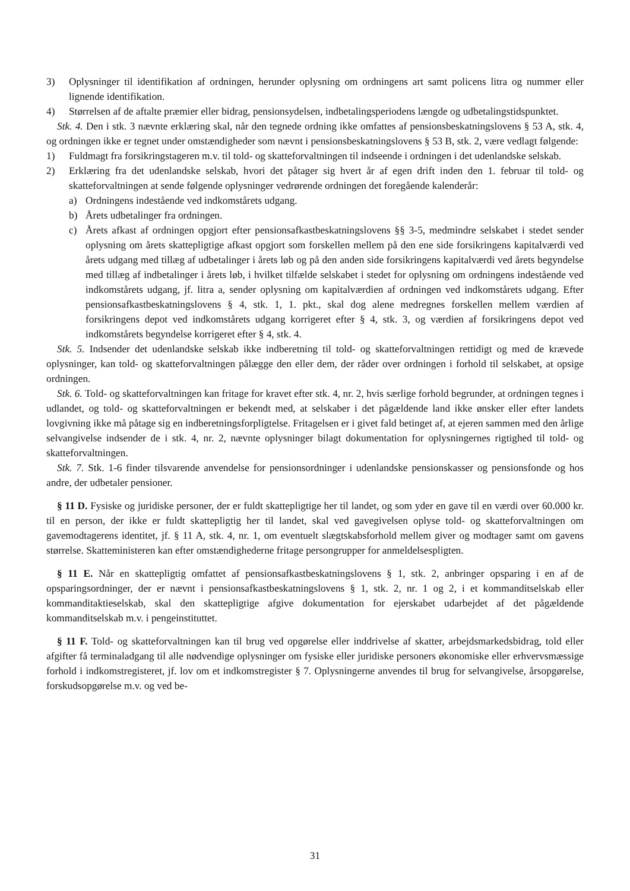3) Oplysninger til identifikation af ordningen, herunder oplysning om ordningens art samt policens litra og nummer eller lignende identifikation.
4) Størrelsen af de aftalte præmier eller bidrag, pensionsydelsen, indbetalingsperiodens længde og udbetalingstidspunktet.
Stk. 4. Den i stk. 3 nævnte erklæring skal, når den tegnede ordning ikke omfattes af pensionsbeskatningslovens § 53 A, stk. 4, og ordningen ikke er tegnet under omstændigheder som nævnt i pensionsbeskatningslovens § 53 B, stk. 2, være vedlagt følgende:
1) Fuldmagt fra forsikringstageren m.v. til told- og skatteforvaltningen til indseende i ordningen i det udenlandske selskab.
2) Erklæring fra det udenlandske selskab, hvori det påtager sig hvert år af egen drift inden den 1. februar til told- og skatteforvaltningen at sende følgende oplysninger vedrørende ordningen det foregående kalenderår:
a) Ordningens indestående ved indkomstårets udgang.
b) Årets udbetalinger fra ordningen.
c) Årets afkast af ordningen opgjort efter pensionsafkastbeskatningslovens §§ 3-5, medmindre selskabet i stedet sender oplysning om årets skattepligtige afkast opgjort som forskellen mellem på den ene side forsikringens kapitalværdi ved årets udgang med tillæg af udbetalinger i årets løb og på den anden side forsikringens kapitalværdi ved årets begyndelse med tillæg af indbetalinger i årets løb, i hvilket tilfælde selskabet i stedet for oplysning om ordningens indestående ved indkomstårets udgang, jf. litra a, sender oplysning om kapitalværdien af ordningen ved indkomstårets udgang. Efter pensionsafkastbeskatningslovens § 4, stk. 1, 1. pkt., skal dog alene medregnes forskellen mellem værdien af forsikringens depot ved indkomstårets udgang korrigeret efter § 4, stk. 3, og værdien af forsikringens depot ved indkomstårets begyndelse korrigeret efter § 4, stk. 4.
Stk. 5. Indsender det udenlandske selskab ikke indberetning til told- og skatteforvaltningen rettidigt og med de krævede oplysninger, kan told- og skatteforvaltningen pålægge den eller dem, der råder over ordningen i forhold til selskabet, at opsige ordningen.
Stk. 6. Told- og skatteforvaltningen kan fritage for kravet efter stk. 4, nr. 2, hvis særlige forhold begrunder, at ordningen tegnes i udlandet, og told- og skatteforvaltningen er bekendt med, at selskaber i det pågældende land ikke ønsker eller efter landets lovgivning ikke må påtage sig en indberetningsforpligtelse. Fritagelsen er i givet fald betinget af, at ejeren sammen med den årlige selvangivelse indsender de i stk. 4, nr. 2, nævnte oplysninger bilagt dokumentation for oplysningernes rigtighed til told- og skatteforvaltningen.
Stk. 7. Stk. 1-6 finder tilsvarende anvendelse for pensionsordninger i udenlandske pensionskasser og pensionsfonde og hos andre, der udbetaler pensioner.
§ 11 D. Fysiske og juridiske personer, der er fuldt skattepligtige her til landet, og som yder en gave til en værdi over 60.000 kr. til en person, der ikke er fuldt skattepligtig her til landet, skal ved gavegivelsen oplyse told- og skatteforvaltningen om gavemodtagerens identitet, jf. § 11 A, stk. 4, nr. 1, om eventuelt slægtskabsforhold mellem giver og modtager samt om gavens størrelse. Skatteministeren kan efter omstændighederne fritage persongrupper for anmeldelsespligten.
§ 11 E. Når en skattepligtig omfattet af pensionsafkastbeskatningslovens § 1, stk. 2, anbringer opsparing i en af de opsparingsordninger, der er nævnt i pensionsafkastbeskatningslovens § 1, stk. 2, nr. 1 og 2, i et kommanditselskab eller kommanditaktieselskab, skal den skattepligtige afgive dokumentation for ejerskabet udarbejdet af det pågældende kommanditselskab m.v. i pengeinstituttet.
§ 11 F. Told- og skatteforvaltningen kan til brug ved opgørelse eller inddrivelse af skatter, arbejdsmarkedsbidrag, told eller afgifter få terminaladgang til alle nødvendige oplysninger om fysiske eller juridiske personers økonomiske eller erhvervsmæssige forhold i indkomstregisteret, jf. lov om et indkomstregister § 7. Oplysningerne anvendes til brug for selvangivelse, årsopgørelse, forskudsopgørelse m.v. og ved be-
31